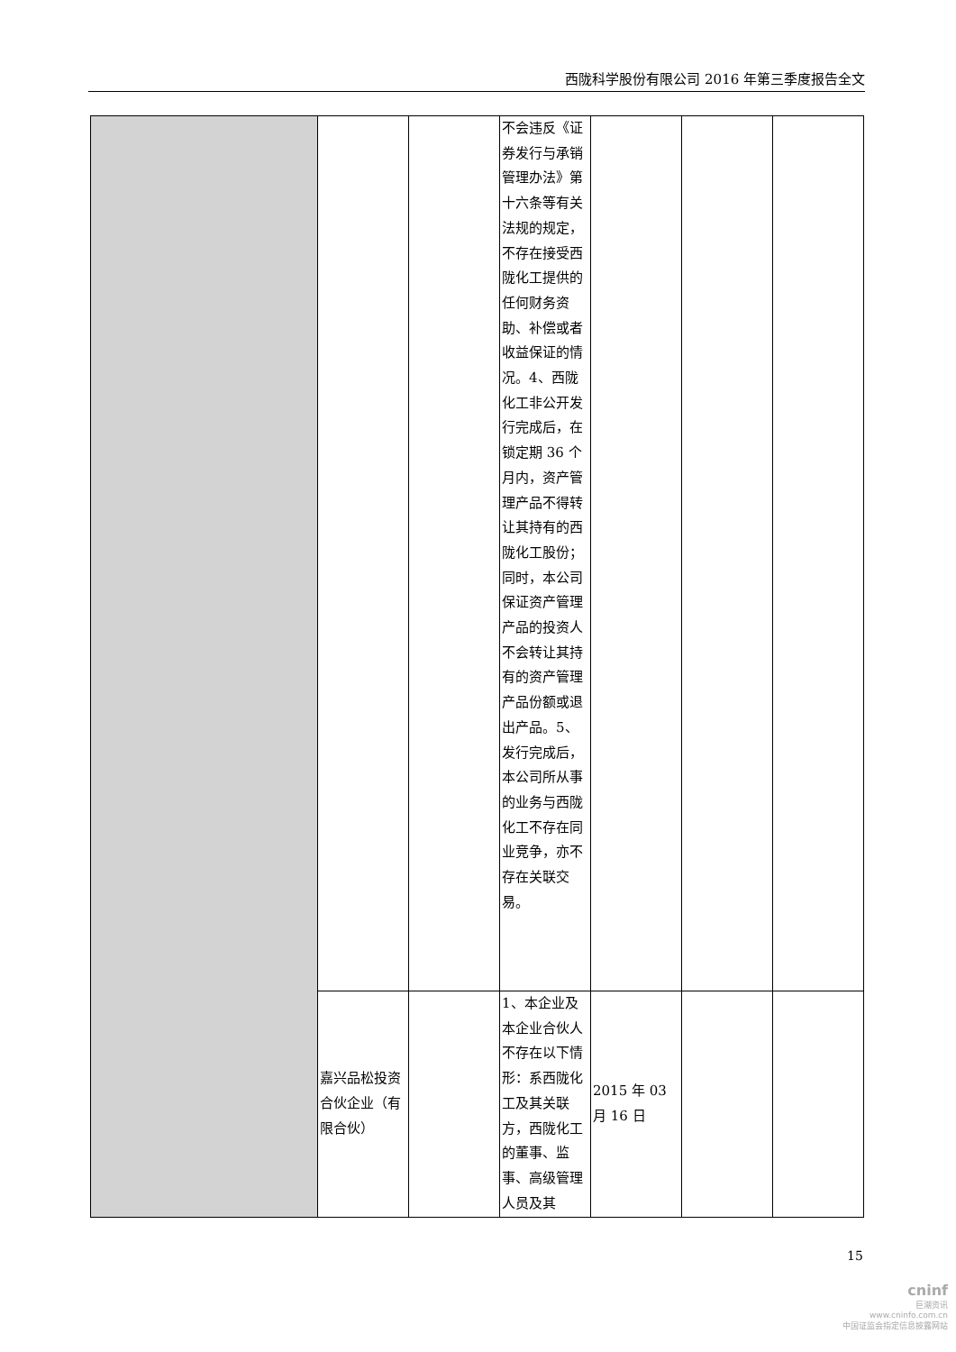西陇科学股份有限公司 2016 年第三季度报告全文
| | | | 不会违反《证券发行与承销管理办法》第十六条等有关法规的规定，不存在接受西陇化工提供的任何财务资助、补偿或者收益保证的情况。4、西陇化工非公开发行完成后，在锁定期 36 个月内，资产管理产品不得转让其持有的西陇化工股份；同时，本公司保证资产管理产品的投资人不会转让其持有的资产管理产品份额或退出产品。5、发行完成后，本公司所从事的业务与西陇化工不存在同业竞争，亦不存在关联交易。 | | | |
| | 嘉兴品松投资合伙企业（有限合伙） | | 1、本企业及本企业合伙人不存在以下情形：系西陇化工及其关联方，西陇化工的董事、监事、高级管理人员及其 | 2015 年 03 月 16 日 | | |
15
cninf
巨潮资讯
www.cninfo.com.cn
中国证监会指定信息披露网站